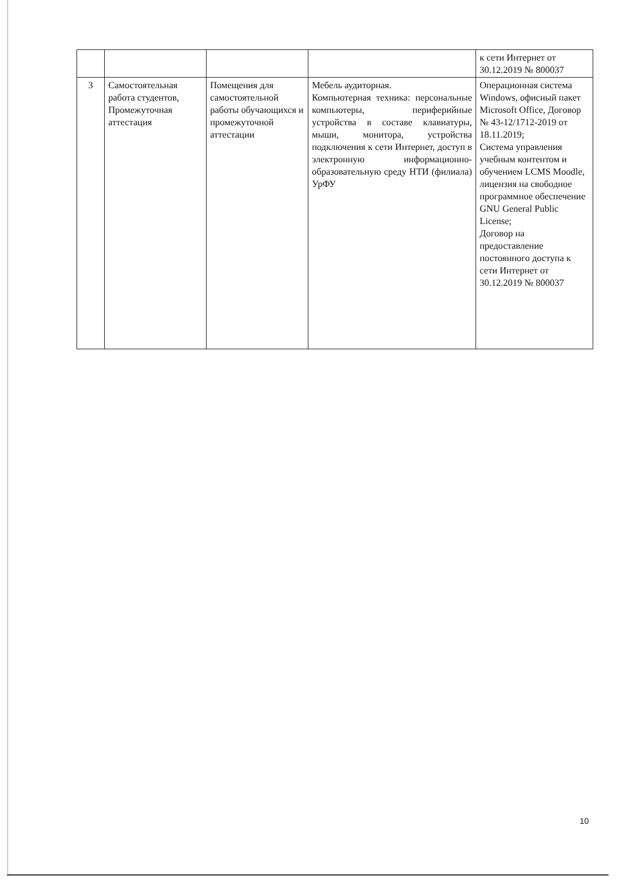| | | | | к сети Интернет от 30.12.2019 № 800037 |
| 3 | Самостоятельная работа студентов, Промежуточная аттестация | Помещения для самостоятельной работы обучающихся и промежуточной аттестации | Мебель аудиторная. Компьютерная техника: персональные компьютеры, периферийные устройства в составе клавиатуры, мыши, монитора, устройства подключения к сети Интернет, доступ в электронную информационно-образовательную среду НТИ (филиала) УрФУ | Операционная система Windows, офисный пакет Microsoft Office, Договор № 43-12/1712-2019 от 18.11.2019; Система управления учебным контентом и обучением LCMS Moodle, лицензия на свободное программное обеспечение GNU General Public License; Договор на предоставление постоянного доступа к сети Интернет от 30.12.2019 № 800037 |
10